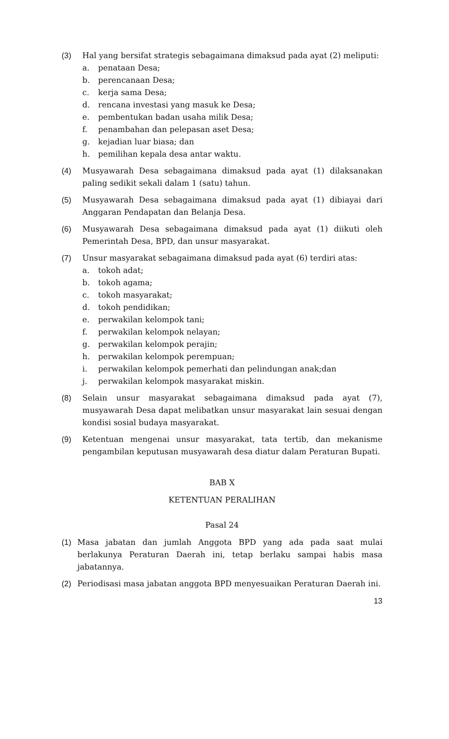(3) Hal yang bersifat strategis sebagaimana dimaksud pada ayat (2) meliputi:
a. penataan Desa;
b. perencanaan Desa;
c. kerja sama Desa;
d. rencana investasi yang masuk ke Desa;
e. pembentukan badan usaha milik Desa;
f. penambahan dan pelepasan aset Desa;
g. kejadian luar biasa; dan
h. pemilihan kepala desa antar waktu.
(4) Musyawarah Desa sebagaimana dimaksud pada ayat (1) dilaksanakan paling sedikit sekali dalam 1 (satu) tahun.
(5) Musyawarah Desa sebagaimana dimaksud pada ayat (1) dibiayai dari Anggaran Pendapatan dan Belanja Desa.
(6) Musyawarah Desa sebagaimana dimaksud pada ayat (1) diikuti oleh Pemerintah Desa, BPD, dan unsur masyarakat.
(7) Unsur masyarakat sebagaimana dimaksud pada ayat (6) terdiri atas:
a. tokoh adat;
b. tokoh agama;
c. tokoh masyarakat;
d. tokoh pendidikan;
e. perwakilan kelompok tani;
f. perwakilan kelompok nelayan;
g. perwakilan kelompok perajin;
h. perwakilan kelompok perempuan;
i. perwakilan kelompok pemerhati dan pelindungan anak;dan
j. perwakilan kelompok masyarakat miskin.
(8) Selain unsur masyarakat sebagaimana dimaksud pada ayat (7), musyawarah Desa dapat melibatkan unsur masyarakat lain sesuai dengan kondisi sosial budaya masyarakat.
(9) Ketentuan mengenai unsur masyarakat, tata tertib, dan mekanisme pengambilan keputusan musyawarah desa diatur dalam Peraturan Bupati.
BAB X
KETENTUAN PERALIHAN
Pasal 24
(1) Masa jabatan dan jumlah Anggota BPD yang ada pada saat mulai berlakunya Peraturan Daerah ini, tetap berlaku sampai habis masa jabatannya.
(2) Periodisasi masa jabatan anggota BPD menyesuaikan Peraturan Daerah ini.
13